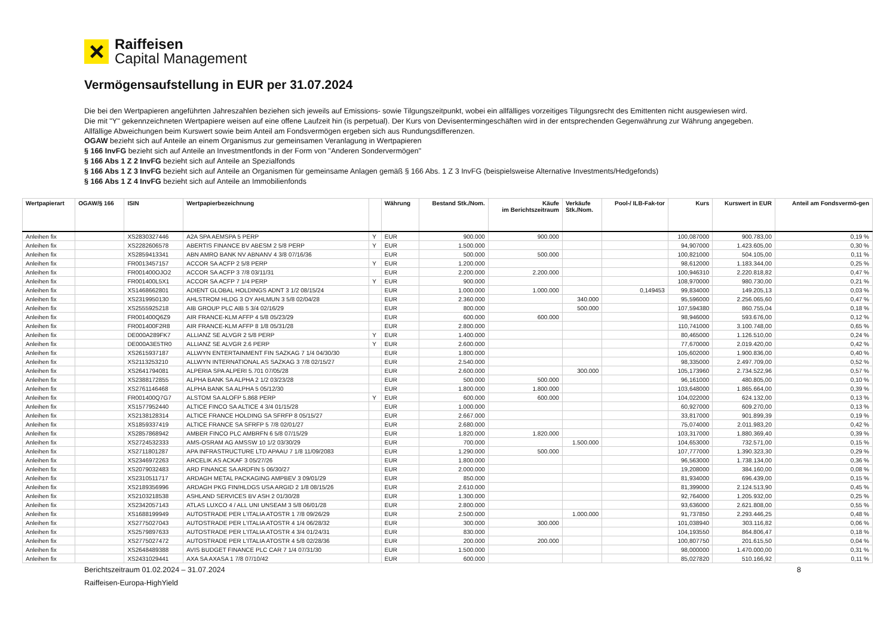Raiffeisen
Capital Management
Vermögensaufstellung in EUR per 31.07.2024
Die bei den Wertpapieren angeführten Jahreszahlen beziehen sich jeweils auf Emissions- sowie Tilgungszeitpunkt, wobei ein allfälliges vorzeitiges Tilgungsrecht des Emittenten nicht ausgewiesen wird.
Die mit "Y" gekennzeichneten Wertpapiere weisen auf eine offene Laufzeit hin (is perpetual). Der Kurs von Devisentermingeschäften wird in der entsprechenden Gegenwährung zur Währung angegeben.
Allfällige Abweichungen beim Kurswert sowie beim Anteil am Fondsvermögen ergeben sich aus Rundungsdifferenzen.
OGAW bezieht sich auf Anteile an einem Organismus zur gemeinsamen Veranlagung in Wertpapieren
§ 166 InvFG bezieht sich auf Anteile an Investmentfonds in der Form von "Anderen Sondervermögen"
§ 166 Abs 1 Z 2 InvFG bezieht sich auf Anteile an Spezialfonds
§ 166 Abs 1 Z 3 InvFG bezieht sich auf Anteile an Organismen für gemeinsame Anlagen gemäß § 166 Abs. 1 Z 3 InvFG (beispielsweise Alternative Investments/Hedgefonds)
§ 166 Abs 1 Z 4 InvFG bezieht sich auf Anteile an Immobilienfonds
| Wertpapierart | OGAW/§ 166 | ISIN | Wertpapierbezeichnung | | Währung | Bestand Stk./Nom. | Käufe im Berichtszeitraum | Verkäufe Stk./Nom. | Pool-/ ILB-Fak-tor | Kurs | Kurswert in EUR | Anteil am Fondsvermö-gen |
| --- | --- | --- | --- | --- | --- | --- | --- | --- | --- | --- | --- | --- |
| Anleihen fix | | XS2830327446 | A2A SPA AEMSPA 5 PERP | Y | EUR | 900.000 | 900.000 | | | 100,087000 | 900.783,00 | 0,19 % |
| Anleihen fix | | XS2282606578 | ABERTIS FINANCE BV ABESM 2 5/8 PERP | Y | EUR | 1.500.000 | | | | 94,907000 | 1.423.605,00 | 0,30 % |
| Anleihen fix | | XS2859413341 | ABN AMRO BANK NV ABNANV 4 3/8 07/16/36 | | EUR | 500.000 | 500.000 | | | 100,821000 | 504.105,00 | 0,11 % |
| Anleihen fix | | FR0013457157 | ACCOR SA ACFP 2 5/8 PERP | Y | EUR | 1.200.000 | | | | 98,612000 | 1.183.344,00 | 0,25 % |
| Anleihen fix | | FR001400OJO2 | ACCOR SA ACFP 3 7/8 03/11/31 | | EUR | 2.200.000 | 2.200.000 | | | 100,946310 | 2.220.818,82 | 0,47 % |
| Anleihen fix | | FR001400L5X1 | ACCOR SA ACFP 7 1/4 PERP | Y | EUR | 900.000 | | | | 108,970000 | 980.730,00 | 0,21 % |
| Anleihen fix | | XS1468662801 | ADIENT GLOBAL HOLDINGS ADNT 3 1/2 08/15/24 | | EUR | 1.000.000 | 1.000.000 | | 0,149453 | 99,834000 | 149.205,13 | 0,03 % |
| Anleihen fix | | XS2319950130 | AHLSTROM HLDG 3 OY AHLMUN 3 5/8 02/04/28 | | EUR | 2.360.000 | | 340.000 | | 95,596000 | 2.256.065,60 | 0,47 % |
| Anleihen fix | | XS2555925218 | AIB GROUP PLC AIB 5 3/4 02/16/29 | | EUR | 800.000 | | 500.000 | | 107,594380 | 860.755,04 | 0,18 % |
| Anleihen fix | | FR001400Q6Z9 | AIR FRANCE-KLM AFFP 4 5/8 05/23/29 | | EUR | 600.000 | 600.000 | | | 98,946000 | 593.676,00 | 0,12 % |
| Anleihen fix | | FR001400F2R8 | AIR FRANCE-KLM AFFP 8 1/8 05/31/28 | | EUR | 2.800.000 | | | | 110,741000 | 3.100.748,00 | 0,65 % |
| Anleihen fix | | DE000A289FK7 | ALLIANZ SE ALVGR 2 5/8 PERP | Y | EUR | 1.400.000 | | | | 80,465000 | 1.126.510,00 | 0,24 % |
| Anleihen fix | | DE000A3E5TR0 | ALLIANZ SE ALVGR 2.6 PERP | Y | EUR | 2.600.000 | | | | 77,670000 | 2.019.420,00 | 0,42 % |
| Anleihen fix | | XS2615937187 | ALLWYN ENTERTAINMENT FIN SAZKAG 7 1/4 04/30/30 | | EUR | 1.800.000 | | | | 105,602000 | 1.900.836,00 | 0,40 % |
| Anleihen fix | | XS2113253210 | ALLWYN INTERNATIONAL AS SAZKAG 3 7/8 02/15/27 | | EUR | 2.540.000 | | | | 98,335000 | 2.497.709,00 | 0,52 % |
| Anleihen fix | | XS2641794081 | ALPERIA SPA ALPERI 5.701 07/05/28 | | EUR | 2.600.000 | | 300.000 | | 105,173960 | 2.734.522,96 | 0,57 % |
| Anleihen fix | | XS2388172855 | ALPHA BANK SA ALPHA 2 1/2 03/23/28 | | EUR | 500.000 | 500.000 | | | 96,161000 | 480.805,00 | 0,10 % |
| Anleihen fix | | XS2761146468 | ALPHA BANK SA ALPHA 5 05/12/30 | | EUR | 1.800.000 | 1.800.000 | | | 103,648000 | 1.865.664,00 | 0,39 % |
| Anleihen fix | | FR001400Q7G7 | ALSTOM SA ALOFP 5.868 PERP | Y | EUR | 600.000 | 600.000 | | | 104,022000 | 624.132,00 | 0,13 % |
| Anleihen fix | | XS1577952440 | ALTICE FINCO SA ALTICE 4 3/4 01/15/28 | | EUR | 1.000.000 | | | | 60,927000 | 609.270,00 | 0,13 % |
| Anleihen fix | | XS2138128314 | ALTICE FRANCE HOLDING SA SFRFP 8 05/15/27 | | EUR | 2.667.000 | | | | 33,817000 | 901.899,39 | 0,19 % |
| Anleihen fix | | XS1859337419 | ALTICE FRANCE SA SFRFP 5 7/8 02/01/27 | | EUR | 2.680.000 | | | | 75,074000 | 2.011.983,20 | 0,42 % |
| Anleihen fix | | XS2857868942 | AMBER FINCO PLC AMBRFN 6 5/8 07/15/29 | | EUR | 1.820.000 | 1.820.000 | | | 103,317000 | 1.880.369,40 | 0,39 % |
| Anleihen fix | | XS2724532333 | AMS-OSRAM AG AMSSW 10 1/2 03/30/29 | | EUR | 700.000 | | 1.500.000 | | 104,653000 | 732.571,00 | 0,15 % |
| Anleihen fix | | XS2711801287 | APA INFRASTRUCTURE LTD APAAU 7 1/8 11/09/2083 | | EUR | 1.290.000 | 500.000 | | | 107,777000 | 1.390.323,30 | 0,29 % |
| Anleihen fix | | XS2346972263 | ARCELIK AS ACKAF 3 05/27/26 | | EUR | 1.800.000 | | | | 96,563000 | 1.738.134,00 | 0,36 % |
| Anleihen fix | | XS2079032483 | ARD FINANCE SA ARDFIN 5 06/30/27 | | EUR | 2.000.000 | | | | 19,208000 | 384.160,00 | 0,08 % |
| Anleihen fix | | XS2310511717 | ARDAGH METAL PACKAGING AMPBEV 3 09/01/29 | | EUR | 850.000 | | | | 81,934000 | 696.439,00 | 0,15 % |
| Anleihen fix | | XS2189356996 | ARDAGH PKG FIN/HLDGS USA ARGID 2 1/8 08/15/26 | | EUR | 2.610.000 | | | | 81,399000 | 2.124.513,90 | 0,45 % |
| Anleihen fix | | XS2103218538 | ASHLAND SERVICES BV ASH 2 01/30/28 | | EUR | 1.300.000 | | | | 92,764000 | 1.205.932,00 | 0,25 % |
| Anleihen fix | | XS2342057143 | ATLAS LUXCO 4 / ALL UNI UNSEAM 3 5/8 06/01/28 | | EUR | 2.800.000 | | | | 93,636000 | 2.621.808,00 | 0,55 % |
| Anleihen fix | | XS1688199949 | AUTOSTRADE PER L'ITALIA ATOSTR 1 7/8 09/26/29 | | EUR | 2.500.000 | | 1.000.000 | | 91,737850 | 2.293.446,25 | 0,48 % |
| Anleihen fix | | XS2775027043 | AUTOSTRADE PER L'ITALIA ATOSTR 4 1/4 06/28/32 | | EUR | 300.000 | 300.000 | | | 101,038940 | 303.116,82 | 0,06 % |
| Anleihen fix | | XS2579897633 | AUTOSTRADE PER L'ITALIA ATOSTR 4 3/4 01/24/31 | | EUR | 830.000 | | | | 104,193550 | 864.806,47 | 0,18 % |
| Anleihen fix | | XS2775027472 | AUTOSTRADE PER L'ITALIA ATOSTR 4 5/8 02/28/36 | | EUR | 200.000 | 200.000 | | | 100,807750 | 201.615,50 | 0,04 % |
| Anleihen fix | | XS2648489388 | AVIS BUDGET FINANCE PLC CAR 7 1/4 07/31/30 | | EUR | 1.500.000 | | | | 98,000000 | 1.470.000,00 | 0,31 % |
| Anleihen fix | | XS2431029441 | AXA SA AXASA 1 7/8 07/10/42 | | EUR | 600.000 | | | | 85,027820 | 510.166,92 | 0,11 % |
Berichtszeitraum 01.02.2024 – 31.07.2024 8
Raiffeisen-Europa-HighYield